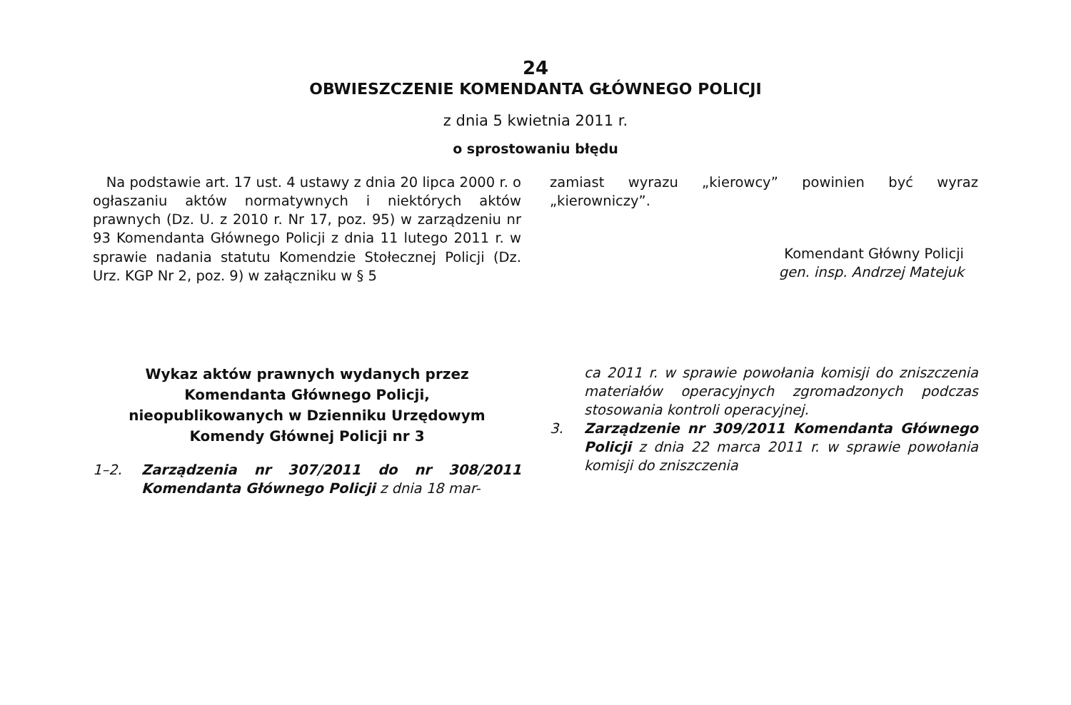24
OBWIESZCZENIE KOMENDANTA GŁÓWNEGO POLICJI
z dnia 5 kwietnia 2011 r.
o sprostowaniu błędu
Na podstawie art. 17 ust. 4 ustawy z dnia 20 lipca 2000 r. o ogłaszaniu aktów normatywnych i niektórych aktów prawnych (Dz. U. z 2010 r. Nr 17, poz. 95) w zarządzeniu nr 93 Komendanta Głównego Policji z dnia 11 lutego 2011 r. w sprawie nadania statutu Komendzie Stołecznej Policji (Dz. Urz. KGP Nr 2, poz. 9) w załączniku w § 5
zamiast wyrazu „kierowcy” powinien być wyraz „kierowniczy”.
Komendant Główny Policji
gen. insp. Andrzej Matejuk
Wykaz aktów prawnych wydanych przez
Komendanta Głównego Policji,
nieopublikowanych w Dzienniku Urzędowym
Komendy Głównej Policji nr 3
1–2. Zarządzenia nr 307/2011 do nr 308/2011 Komendanta Głównego Policji z dnia 18 mar-
ca 2011 r. w sprawie powołania komisji do zniszczenia materiałów operacyjnych zgromadzonych podczas stosowania kontroli operacyjnej.
3. Zarządzenie nr 309/2011 Komendanta Głównego Policji z dnia 22 marca 2011 r. w sprawie powołania komisji do zniszczenia